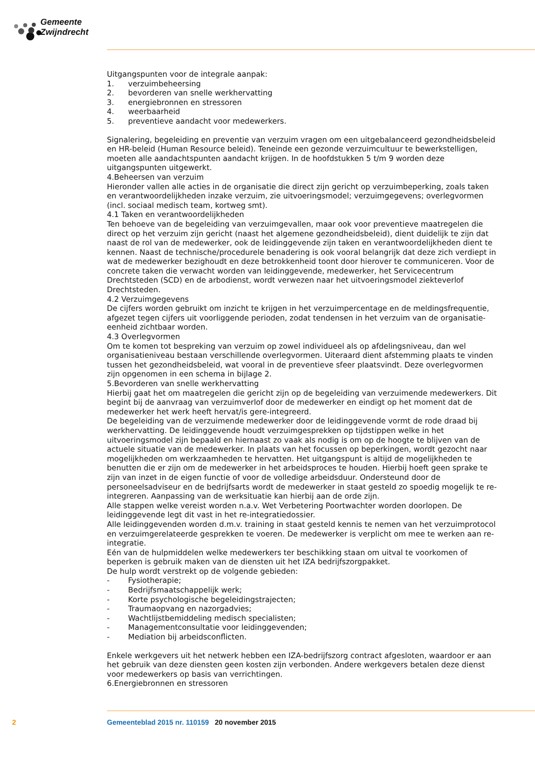Gemeente Zwijndrecht
Uitgangspunten voor de integrale aanpak:
1. verzuimbeheersing
2. bevorderen van snelle werkhervatting
3. energiebronnen en stressoren
4. weerbaarheid
5. preventieve aandacht voor medewerkers.
Signalering, begeleiding en preventie van verzuim vragen om een uitgebalanceerd gezondheidsbeleid en HR-beleid (Human Resource beleid). Teneinde een gezonde verzuimcultuur te bewerkstelligen, moeten alle aandachtspunten aandacht krijgen. In de hoofdstukken 5 t/m 9 worden deze uitgangspunten uitgewerkt.
4.Beheersen van verzuim
Hieronder vallen alle acties in de organisatie die direct zijn gericht op verzuimbeperking, zoals taken en verantwoordelijkheden inzake verzuim, zie uitvoeringsmodel; verzuimgegevens; overlegvormen (incl. sociaal medisch team, kortweg smt).
4.1 Taken en verantwoordelijkheden
Ten behoeve van de begeleiding van verzuimgevallen, maar ook voor preventieve maatregelen die direct op het verzuim zijn gericht (naast het algemene gezondheidsbeleid), dient duidelijk te zijn dat naast de rol van de medewerker, ook de leidinggevende zijn taken en verantwoordelijkheden dient te kennen. Naast de technische/procedurele benadering is ook vooral belangrijk dat deze zich verdiept in wat de medewerker bezighoudt en deze betrokkenheid toont door hierover te communiceren. Voor de concrete taken die verwacht worden van leidinggevende, medewerker, het Servicecentrum Drechtsteden (SCD) en de arbodienst, wordt verwezen naar het uitvoeringsmodel ziekteverlof Drechtsteden.
4.2 Verzuimgegevens
De cijfers worden gebruikt om inzicht te krijgen in het verzuimpercentage en de meldingsfrequentie, afgezet tegen cijfers uit voorliggende perioden, zodat tendensen in het verzuim van de organisatie-eenheid zichtbaar worden.
4.3 Overlegvormen
Om te komen tot bespreking van verzuim op zowel individueel als op afdelingsniveau, dan wel organisatieniveau bestaan verschillende overlegvormen. Uiteraard dient afstemming plaats te vinden tussen het gezondheidsbeleid, wat vooral in de preventieve sfeer plaatsvindt. Deze overlegvormen zijn opgenomen in een schema in bijlage 2.
5.Bevorderen van snelle werkhervatting
Hierbij gaat het om maatregelen die gericht zijn op de begeleiding van verzuimende medewerkers. Dit begint bij de aanvraag van verzuimverlof door de medewerker en eindigt op het moment dat de medewerker het werk heeft hervat/is gere-integreerd.
De begeleiding van de verzuimende medewerker door de leidinggevende vormt de rode draad bij werkhervatting. De leidinggevende houdt verzuimgesprekken op tijdstippen welke in het uitvoeringsmodel zijn bepaald en hiernaast zo vaak als nodig is om op de hoogte te blijven van de actuele situatie van de medewerker. In plaats van het focussen op beperkingen, wordt gezocht naar mogelijkheden om werkzaamheden te hervatten. Het uitgangspunt is altijd de mogelijkheden te benutten die er zijn om de medewerker in het arbeidsproces te houden. Hierbij hoeft geen sprake te zijn van inzet in de eigen functie of voor de volledige arbeidsduur. Ondersteund door de personeelsadviseur en de bedrijfsarts wordt de medewerker in staat gesteld zo spoedig mogelijk te re-integreren. Aanpassing van de werksituatie kan hierbij aan de orde zijn.
Alle stappen welke vereist worden n.a.v. Wet Verbetering Poortwachter worden doorlopen. De leidinggevende legt dit vast in het re-integratiedossier.
Alle leidinggevenden worden d.m.v. training in staat gesteld kennis te nemen van het verzuimprotocol en verzuimgerelateerde gesprekken te voeren. De medewerker is verplicht om mee te werken aan re-integratie.
Eén van de hulpmiddelen welke medewerkers ter beschikking staan om uitval te voorkomen of beperken is gebruik maken van de diensten uit het IZA bedrijfszorgpakket.
De hulp wordt verstrekt op de volgende gebieden:
- Fysiotherapie;
- Bedrijfsmaatschappelijk werk;
- Korte psychologische begeleidingstrajecten;
- Traumaopvang en nazorgadvies;
- Wachtlijstbemiddeling medisch specialisten;
- Managementconsultatie voor leidinggevenden;
- Mediation bij arbeidsconflicten.
Enkele werkgevers uit het netwerk hebben een IZA-bedrijfszorg contract afgesloten, waardoor er aan het gebruik van deze diensten geen kosten zijn verbonden. Andere werkgevers betalen deze dienst voor medewerkers op basis van verrichtingen.
6.Energiebronnen en stressoren
2 Gemeenteblad 2015 nr. 110159 20 november 2015